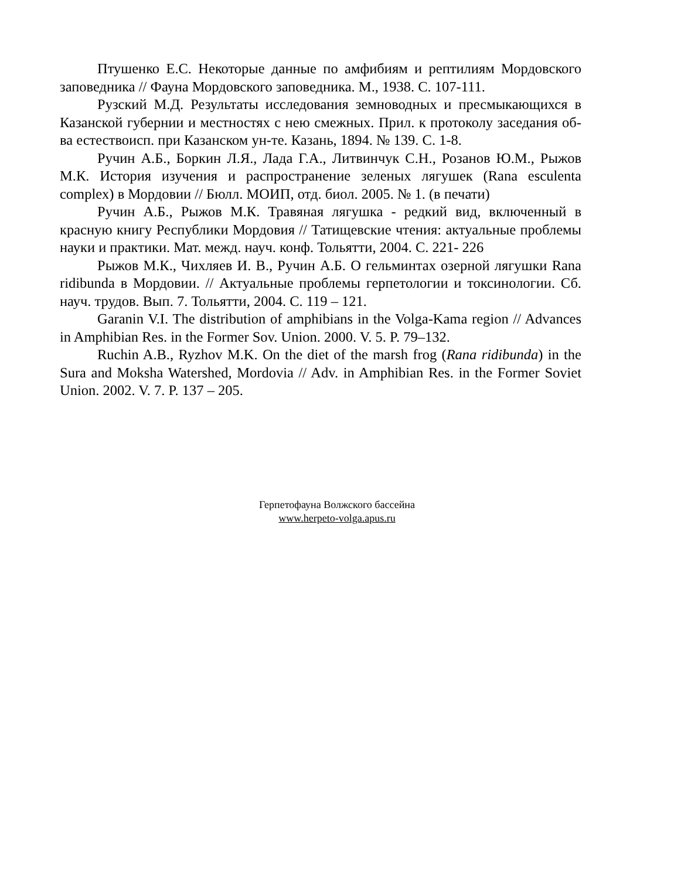Птушенко Е.С. Некоторые данные по амфибиям и рептилиям Мордовского заповедника // Фауна Мордовского заповедника. М., 1938. С. 107-111.
Рузский М.Д. Результаты исследования земноводных и пресмыкающихся в Казанской губернии и местностях с нею смежных. Прил. к протоколу заседания об-ва естествоисп. при Казанском ун-те. Казань, 1894. № 139. С. 1-8.
Ручин А.Б., Боркин Л.Я., Лада Г.А., Литвинчук С.Н., Розанов Ю.М., Рыжов М.К. История изучения и распространение зеленых лягушек (Rana esculenta complex) в Мордовии // Бюлл. МОИП, отд. биол. 2005. № 1. (в печати)
Ручин А.Б., Рыжов М.К. Травяная лягушка - редкий вид, включенный в красную книгу Республики Мордовия // Татищевские чтения: актуальные проблемы науки и практики. Мат. межд. науч. конф. Тольятти, 2004. С. 221- 226
Рыжов М.К., Чихляев И. В., Ручин А.Б. О гельминтах озерной лягушки Rana ridibunda в Мордовии. // Актуальные проблемы герпетологии и токсинологии. Сб. науч. трудов. Вып. 7. Тольятти, 2004. С. 119 – 121.
Garanin V.I. The distribution of amphibians in the Volga-Kama region // Advances in Amphibian Res. in the Former Sov. Union. 2000. V. 5. P. 79–132.
Ruchin A.B., Ryzhov M.K. On the diet of the marsh frog (Rana ridibunda) in the Sura and Moksha Watershed, Mordovia // Adv. in Amphibian Res. in the Former Soviet Union. 2002. V. 7. P. 137 – 205.
Герпетофауна Волжского бассейна
www.herpeto-volga.apus.ru